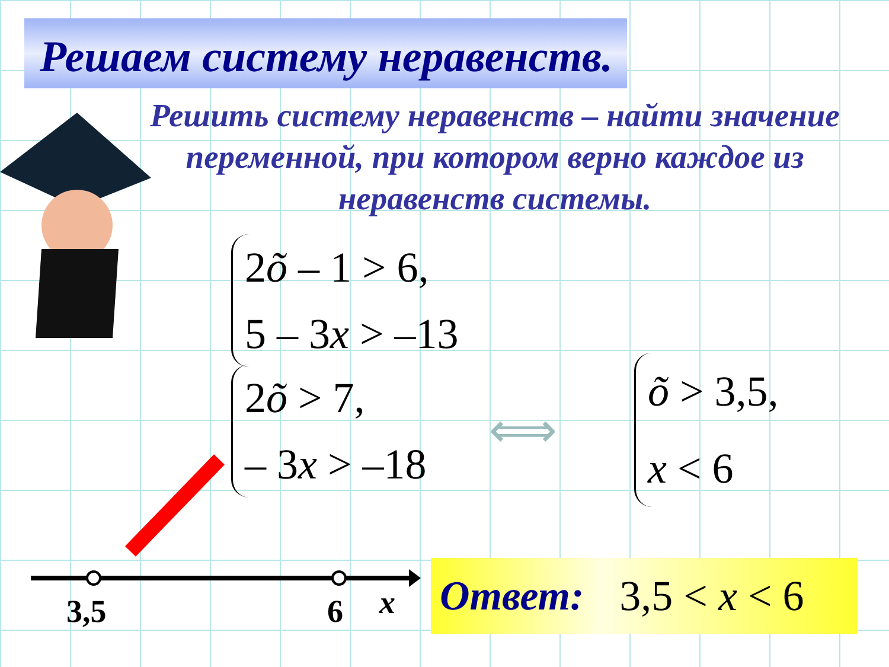Решаем систему неравенств.
Решить систему неравенств – найти значение переменной, при котором верно каждое из неравенств системы.
2õ – 1 > 6,
5 – 3x > –13
2õ > 7,
– 3x > –18
⟺
õ > 3,5,
x < 6
3,5 6 x
Ответ: 3,5 < x < 6